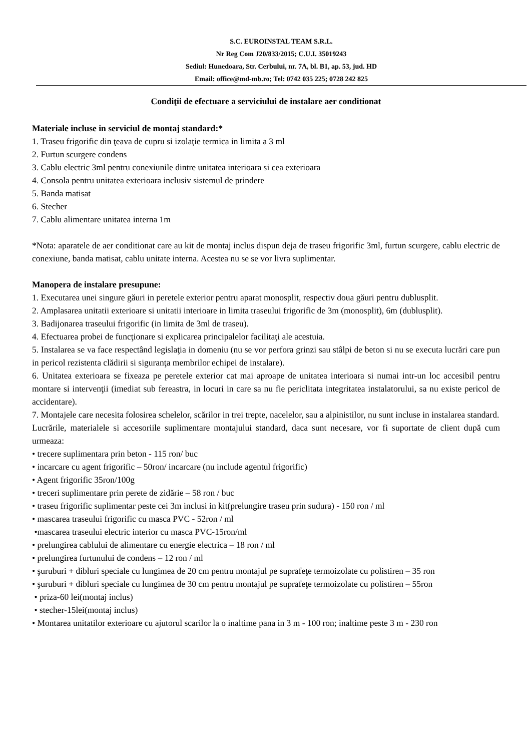S.C. EUROINSTAL TEAM S.R.L.
Nr Reg Com J20/833/2015; C.U.I. 35019243
Sediul: Hunedoara, Str. Cerbului, nr. 7A, bl. B1, ap. 53, jud. HD
Email: office@md-mb.ro; Tel: 0742 035 225; 0728 242 825
Condiţii de efectuare a serviciului de instalare aer conditionat
Materiale incluse in serviciul de montaj standard:*
1. Traseu frigorific din ţeava de cupru si izolaţie termica in limita a 3 ml
2. Furtun scurgere condens
3. Cablu electric 3ml pentru conexiunile dintre unitatea interioara si cea exterioara
4. Consola pentru unitatea exterioara inclusiv sistemul de prindere
5. Banda matisat
6. Stecher
7. Cablu alimentare unitatea interna 1m
*Nota: aparatele de aer conditionat care au kit de montaj inclus dispun deja de traseu frigorific 3ml, furtun scurgere, cablu electric de conexiune, banda matisat, cablu unitate interna. Acestea nu se se vor livra suplimentar.
Manopera de instalare presupune:
1. Executarea unei singure găuri in peretele exterior pentru aparat monosplit, respectiv doua găuri pentru dublusplit.
2. Amplasarea unitatii exterioare si unitatii interioare in limita traseului frigorific de 3m (monosplit), 6m (dublusplit).
3. Badijonarea traseului frigorific (in limita de 3ml de traseu).
4. Efectuarea probei de funcţionare si explicarea principalelor facilitaţi ale acestuia.
5. Instalarea se va face respectând legislaţia in domeniu (nu se vor perfora grinzi sau stâlpi de beton si nu se executa lucrări care pun in pericol rezistenta clădirii si siguranţa membrilor echipei de instalare).
6. Unitatea exterioara se fixeaza pe peretele exterior cat mai aproape de unitatea interioara si numai intr-un loc accesibil pentru montare si intervenţii (imediat sub fereastra, in locuri in care sa nu fie periclitata integritatea instalatorului, sa nu existe pericol de accidentare).
7. Montajele care necesita folosirea schelelor, scărilor in trei trepte, nacelelor, sau a alpinistilor, nu sunt incluse in instalarea standard.
Lucrările, materialele si accesoriile suplimentare montajului standard, daca sunt necesare, vor fi suportate de client după cum urmeaza:
• trecere suplimentara prin beton - 115 ron/ buc
• incarcare cu agent frigorific – 50ron/ incarcare (nu include agentul frigorific)
• Agent frigorific 35ron/100g
• treceri suplimentare prin perete de zidărie – 58 ron / buc
• traseu frigorific suplimentar peste cei 3m inclusi in kit(prelungire traseu prin sudura) - 150 ron / ml
• mascarea traseului frigorific cu masca PVC - 52ron / ml
•mascarea traseului electric interior cu masca PVC-15ron/ml
• prelungirea cablului de alimentare cu energie electrica – 18 ron / ml
• prelungirea furtunului de condens – 12 ron / ml
• şuruburi + dibluri speciale cu lungimea de 20 cm pentru montajul pe suprafeţe termoizolate cu polistiren – 35 ron
• şuruburi + dibluri speciale cu lungimea de 30 cm pentru montajul pe suprafeţe termoizolate cu polistiren – 55ron
• priza-60 lei(montaj inclus)
• stecher-15lei(montaj inclus)
• Montarea unitatilor exterioare cu ajutorul scarilor la o inaltime pana in 3 m - 100 ron; inaltime peste 3 m - 230 ron